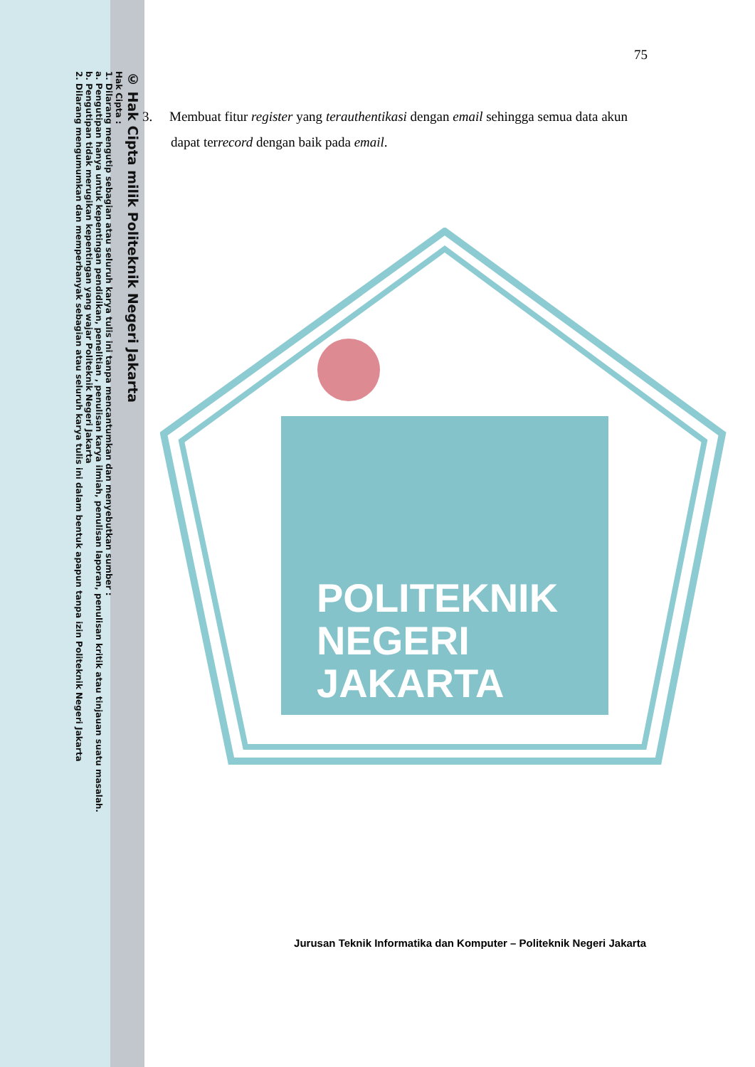© Hak Cipta milik Politeknik Negeri Jakarta
Hak Cipta :
1. Dilarang mengutip sebagian atau seluruh karya tulis ini tanpa mencantumkan dan menyebutkan sumber :
a. Pengutipan hanya untuk kepentingan pendidikan, penelitian , penulisan karya ilmiah, penulisan laporan, penulisan kritik atau tinjauan suatu masalah.
b. Pengutipan tidak merugikan kepentingan yang wajar Politeknik Negeri Jakarta
2. Dilarang mengumumkan dan memperbanyak sebagian atau seluruh karya tulis ini dalam bentuk apapun tanpa izin Politeknik Negeri Jakarta
POLITEKNIK
NEGERI
JAKARTA
75
3. Membuat fitur register yang terauthentikasi dengan email sehingga semua data akun dapat terrecord dengan baik pada email.
Jurusan Teknik Informatika dan Komputer – Politeknik Negeri Jakarta